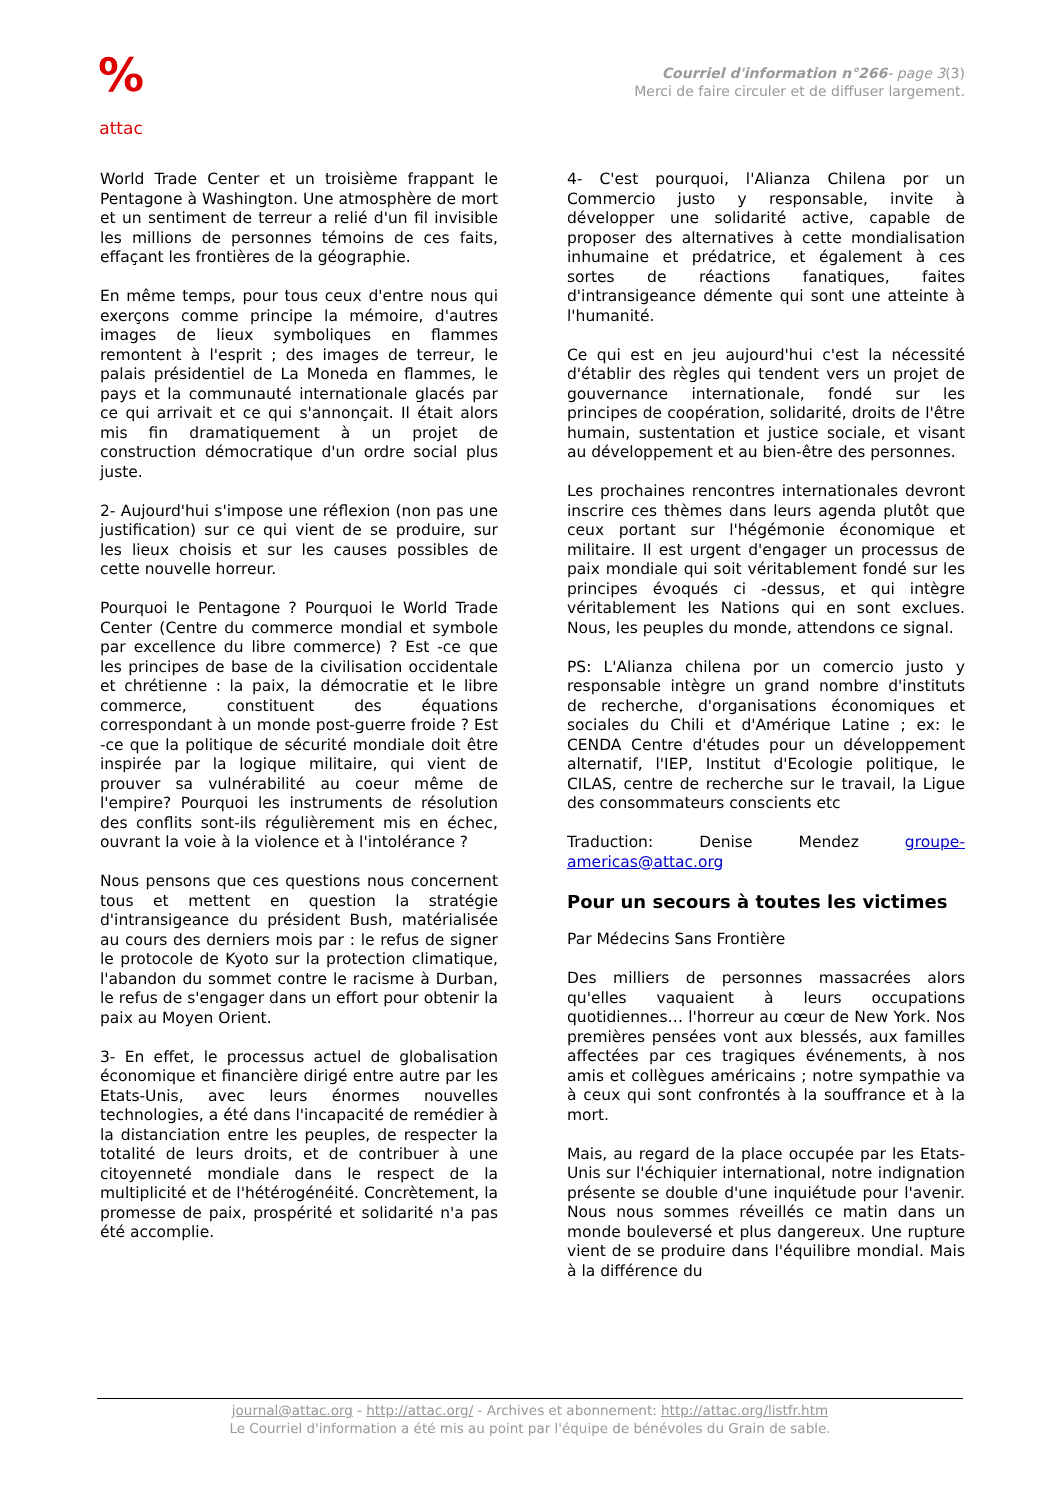%
attac
Courriel d'information n°266- page 3(3)
Merci de faire circuler et de diffuser largement.
World Trade Center et un troisième frappant le Pentagone à Washington. Une atmosphère de mort et un sentiment de terreur a relié d'un fil invisible les millions de personnes témoins de ces faits, effaçant les frontières de la géographie.
En même temps, pour tous ceux d'entre nous qui exerçons comme principe la mémoire, d'autres images de lieux symboliques en flammes remontent à l'esprit ; des images de terreur, le palais présidentiel de La Moneda en flammes, le pays et la communauté internationale glacés par ce qui arrivait et ce qui s'annonçait. Il était alors mis fin dramatiquement à un projet de construction démocratique d'un ordre social plus juste.
2- Aujourd'hui s'impose une réflexion (non pas une justification) sur ce qui vient de se produire, sur les lieux choisis et sur les causes possibles de cette nouvelle horreur.
Pourquoi le Pentagone ? Pourquoi le World Trade Center (Centre du commerce mondial et symbole par excellence du libre commerce) ? Est -ce que les principes de base de la civilisation occidentale et chrétienne : la paix, la démocratie et le libre commerce, constituent des équations correspondant à un monde post-guerre froide ? Est -ce que la politique de sécurité mondiale doit être inspirée par la logique militaire, qui vient de prouver sa vulnérabilité au coeur même de l'empire? Pourquoi les instruments de résolution des conflits sont-ils régulièrement mis en échec, ouvrant la voie à la violence et à l'intolérance ?
Nous pensons que ces questions nous concernent tous et mettent en question la stratégie d'intransigeance du président Bush, matérialisée au cours des derniers mois par : le refus de signer le protocole de Kyoto sur la protection climatique, l'abandon du sommet contre le racisme à Durban, le refus de s'engager dans un effort pour obtenir la paix au Moyen Orient.
3- En effet, le processus actuel de globalisation économique et financière dirigé entre autre par les Etats-Unis, avec leurs énormes nouvelles technologies, a été dans l'incapacité de remédier à la distanciation entre les peuples, de respecter la totalité de leurs droits, et de contribuer à une citoyenneté mondiale dans le respect de la multiplicité et de l'hétérogénéité. Concrètement, la promesse de paix, prospérité et solidarité n'a pas été accomplie.
4- C'est pourquoi, l'Alianza Chilena por un Commercio justo y responsable, invite à développer une solidarité active, capable de proposer des alternatives à cette mondialisation inhumaine et prédatrice, et également à ces sortes de réactions fanatiques, faites d'intransigeance démente qui sont une atteinte à l'humanité.
Ce qui est en jeu aujourd'hui c'est la nécessité d'établir des règles qui tendent vers un projet de gouvernance internationale, fondé sur les principes de coopération, solidarité, droits de l'être humain, sustentation et justice sociale, et visant au développement et au bien-être des personnes.
Les prochaines rencontres internationales devront inscrire ces thèmes dans leurs agenda plutôt que ceux portant sur l'hégémonie économique et militaire. Il est urgent d'engager un processus de paix mondiale qui soit véritablement fondé sur les principes évoqués ci -dessus, et qui intègre véritablement les Nations qui en sont exclues. Nous, les peuples du monde, attendons ce signal.
PS: L'Alianza chilena por un comercio justo y responsable intègre un grand nombre d'instituts de recherche, d'organisations économiques et sociales du Chili et d'Amérique Latine ; ex: le CENDA Centre d'études pour un développement alternatif, l'IEP, Institut d'Ecologie politique, le CILAS, centre de recherche sur le travail, la Ligue des consommateurs conscients etc
Traduction: Denise Mendez groupe-americas@attac.org
Pour un secours à toutes les victimes
Par Médecins Sans Frontière
Des milliers de personnes massacrées alors qu'elles vaquaient à leurs occupations quotidiennes… l'horreur au cœur de New York. Nos premières pensées vont aux blessés, aux familles affectées par ces tragiques événements, à nos amis et collègues américains ; notre sympathie va à ceux qui sont confrontés à la souffrance et à la mort.
Mais, au regard de la place occupée par les Etats-Unis sur l'échiquier international, notre indignation présente se double d'une inquiétude pour l'avenir. Nous nous sommes réveillés ce matin dans un monde bouleversé et plus dangereux. Une rupture vient de se produire dans l'équilibre mondial. Mais à la différence du
journal@attac.org - http://attac.org/ - Archives et abonnement: http://attac.org/listfr.htm
Le Courriel d'information a été mis au point par l'équipe de bénévoles du Grain de sable.